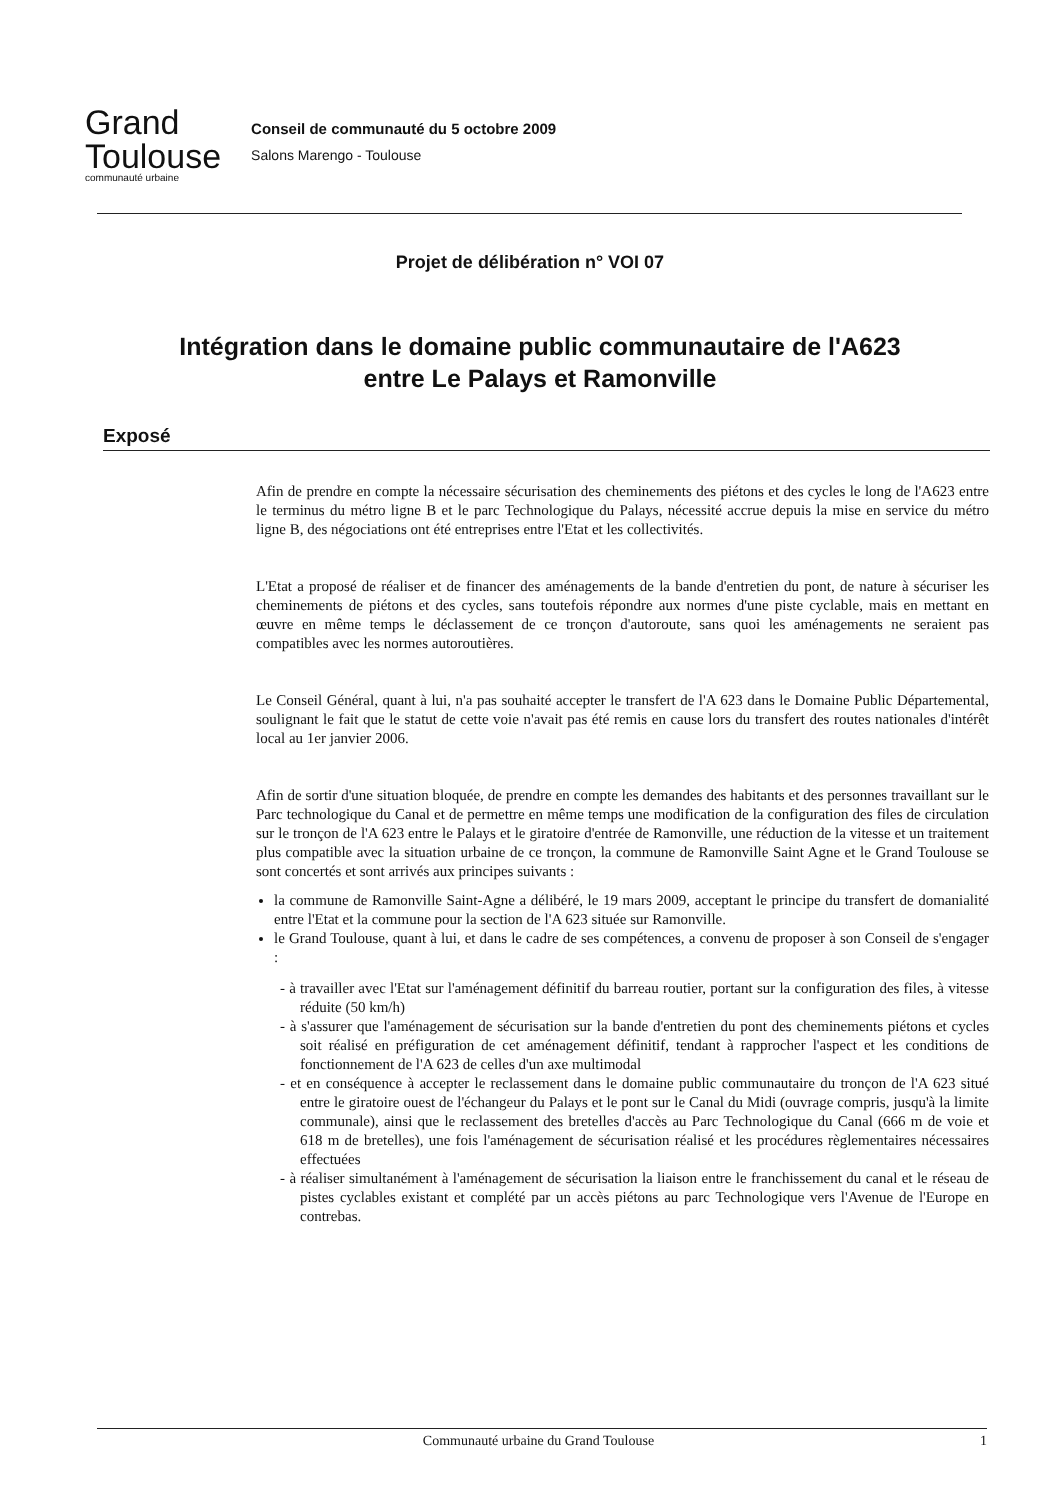Grand
Toulouse
communauté urbaine
Conseil de communauté du 5 octobre 2009
Salons Marengo - Toulouse
Projet de délibération n° VOI 07
Intégration dans le domaine public communautaire de l'A623
entre Le Palays et Ramonville
Exposé
Afin de prendre en compte la nécessaire sécurisation des cheminements des piétons et des cycles le long de l'A623 entre le terminus du métro ligne B et le parc Technologique du Palays, nécessité accrue depuis la mise en service du métro ligne B, des négociations ont été entreprises entre l'Etat et les collectivités.
L'Etat a proposé de réaliser et de financer des aménagements de la bande d'entretien du pont, de nature à sécuriser les cheminements de piétons et des cycles, sans toutefois répondre aux normes d'une piste cyclable, mais en mettant en œuvre en même temps le déclassement de ce tronçon d'autoroute, sans quoi les aménagements ne seraient pas compatibles avec les normes autoroutières.
Le Conseil Général, quant à lui, n'a pas souhaité accepter le transfert de l'A 623 dans le Domaine Public Départemental, soulignant le fait que le statut de cette voie n'avait pas été remis en cause lors du transfert des routes nationales d'intérêt local au 1er janvier 2006.
Afin de sortir d'une situation bloquée, de prendre en compte les demandes des habitants et des personnes travaillant sur le Parc technologique du Canal et de permettre en même temps une modification de la configuration des files de circulation sur le tronçon de l'A 623 entre le Palays et le giratoire d'entrée de Ramonville, une réduction de la vitesse et un traitement plus compatible avec la situation urbaine de ce tronçon, la commune de Ramonville Saint Agne et le Grand Toulouse se sont concertés et sont arrivés aux principes suivants :
la commune de Ramonville Saint-Agne a délibéré, le 19 mars 2009, acceptant le principe du transfert de domanialité entre l'Etat et la commune pour la section de l'A 623 située sur Ramonville.
le Grand Toulouse, quant à lui, et dans le cadre de ses compétences, a convenu de proposer à son Conseil de s'engager :
- à travailler avec l'Etat sur l'aménagement définitif du barreau routier, portant sur la configuration des files, à vitesse réduite (50 km/h)
- à s'assurer que l'aménagement de sécurisation sur la bande d'entretien du pont des cheminements piétons et cycles soit réalisé en préfiguration de cet aménagement définitif, tendant à rapprocher l'aspect et les conditions de fonctionnement de l'A 623 de celles d'un axe multimodal
- et en conséquence à accepter le reclassement dans le domaine public communautaire du tronçon de l'A 623 situé entre le giratoire ouest de l'échangeur du Palays et le pont sur le Canal du Midi (ouvrage compris, jusqu'à la limite communale), ainsi que le reclassement des bretelles d'accès au Parc Technologique du Canal (666 m de voie et 618 m de bretelles), une fois l'aménagement de sécurisation réalisé et les procédures règlementaires nécessaires effectuées
- à réaliser simultanément à l'aménagement de sécurisation la liaison entre le franchissement du canal et le réseau de pistes cyclables existant et complété par un accès piétons au parc Technologique vers l'Avenue de l'Europe en contrebas.
Communauté urbaine du Grand Toulouse 1